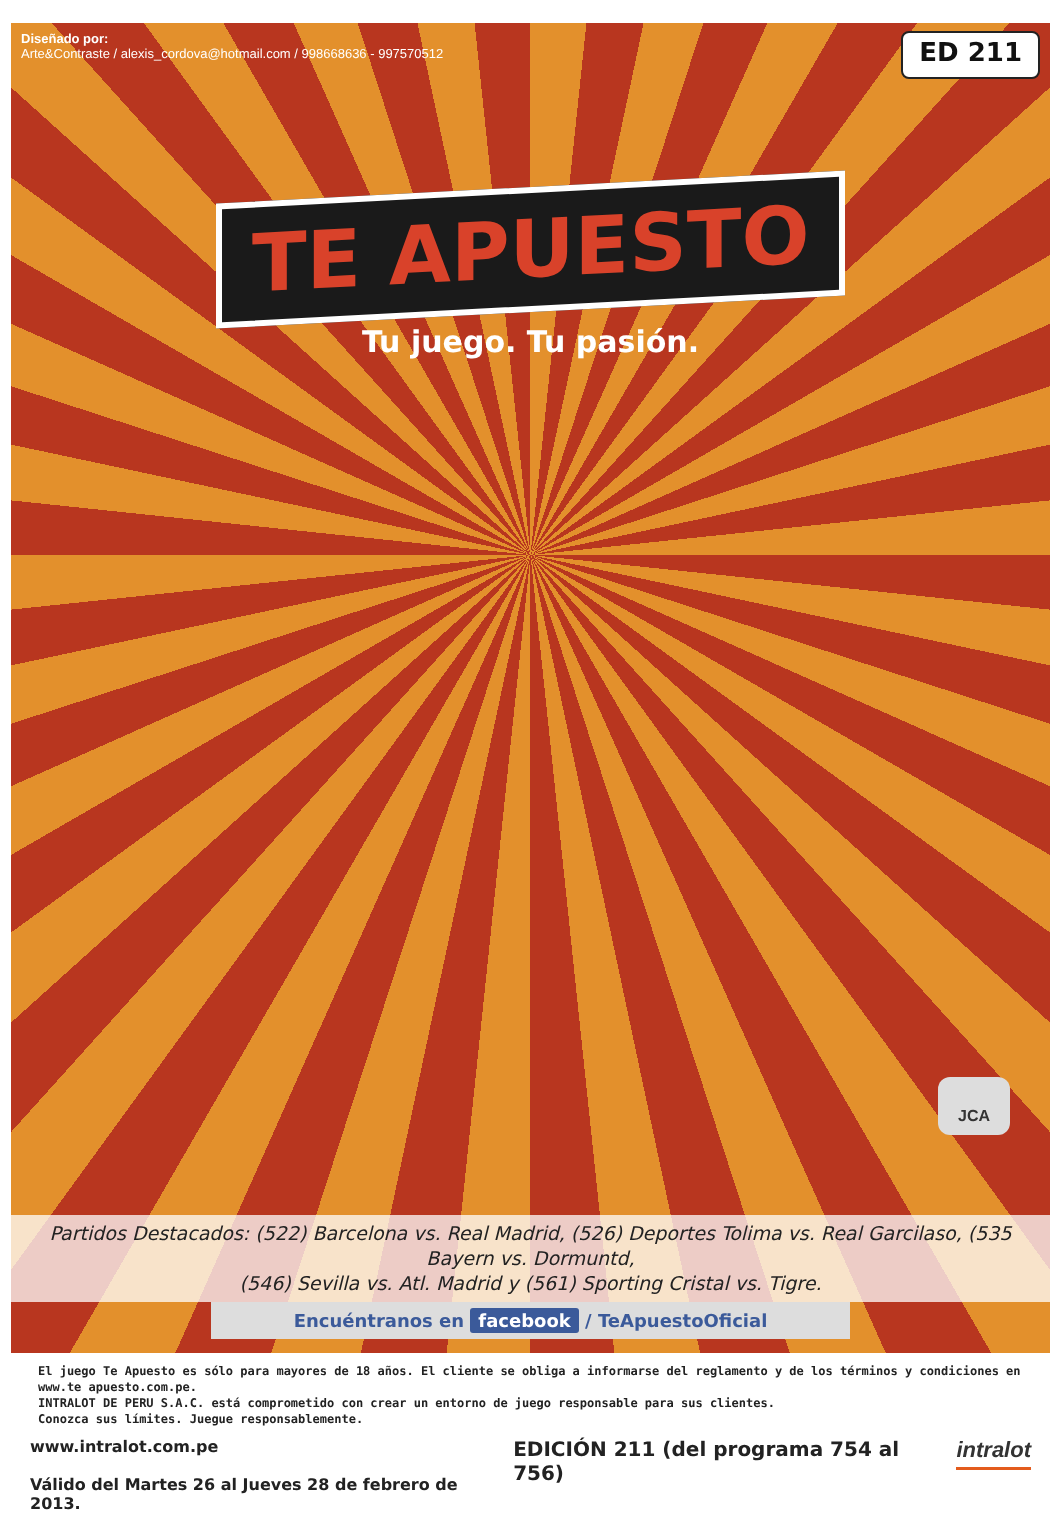Diseñado por:
Arte&Contraste / alexis_cordova@hotmail.com / 998668636 - 997570512
ED 211
TE APUESTO
Tu juego. Tu pasión.
JCA
Partidos Destacados: (522) Barcelona vs. Real Madrid, (526) Deportes Tolima vs. Real Garcilaso, (535 Bayern vs. Dormuntd,
(546) Sevilla vs. Atl. Madrid y (561) Sporting Cristal vs. Tigre.
Encuéntranos en facebook / TeApuestoOficial
El juego Te Apuesto es sólo para mayores de 18 años. El cliente se obliga a informarse del reglamento y de los términos y condiciones en www.te apuesto.com.pe.
INTRALOT DE PERU S.A.C. está comprometido con crear un entorno de juego responsable para sus clientes.
Conozca sus límites. Juegue responsablemente.
www.intralot.com.pe
Válido del Martes 26 al Jueves 28 de febrero de 2013.
EDICIÓN 211 (del programa 754 al 756)
intralot